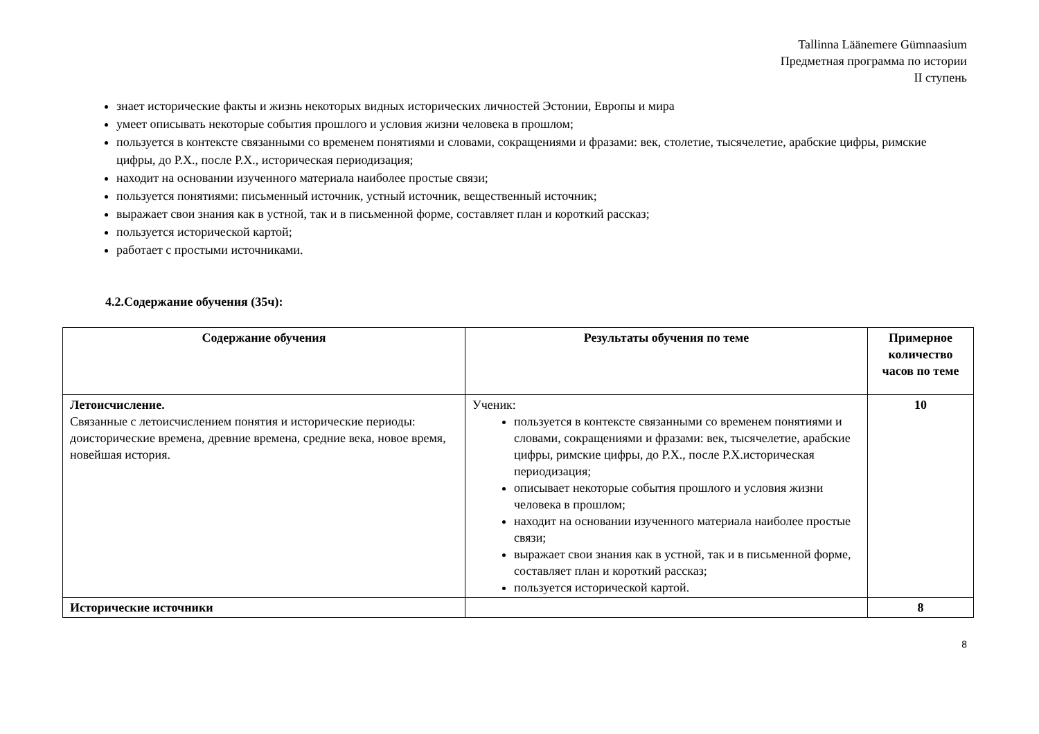Tallinna Läänemere Gümnaasium
Предметная программа по истории
II ступень
знает исторические факты и жизнь некоторых видных исторических личностей Эстонии, Европы и мира
умеет описывать некоторые события прошлого и условия жизни человека в прошлом;
пользуется в контексте связанными со временем понятиями и словами, сокращениями и фразами: век, столетие, тысячелетие, арабские цифры, римские цифры, до Р.Х., после Р.Х., историческая периодизация;
находит на основании изученного материала наиболее простые связи;
пользуется понятиями: письменный источник, устный источник, вещественный источник;
выражает свои знания как в устной, так и в письменной форме, составляет план и короткий рассказ;
пользуется исторической картой;
работает с простыми источниками.
4.2.Содержание обучения (35ч):
| Содержание обучения | Результаты обучения по теме | Примерное количество часов по теме |
| --- | --- | --- |
| Летоисчисление. Связанные с летоисчислением понятия и исторические периоды: доисторические времена, древние времена, средние века, новое время, новейшая история. | Ученик: пользуется в контексте связанными со временем понятиями и словами, сокращениями и фразами: век, тысячелетие, арабские цифры, римские цифры, до Р.Х., после Р.Х.историческая периодизация; описывает некоторые события прошлого и условия жизни человека в прошлом; находит на основании изученного материала наиболее простые связи; выражает свои знания как в устной, так и в письменной форме, составляет план и короткий рассказ; пользуется исторической картой. | 10 |
| Исторические источники | | 8 |
8